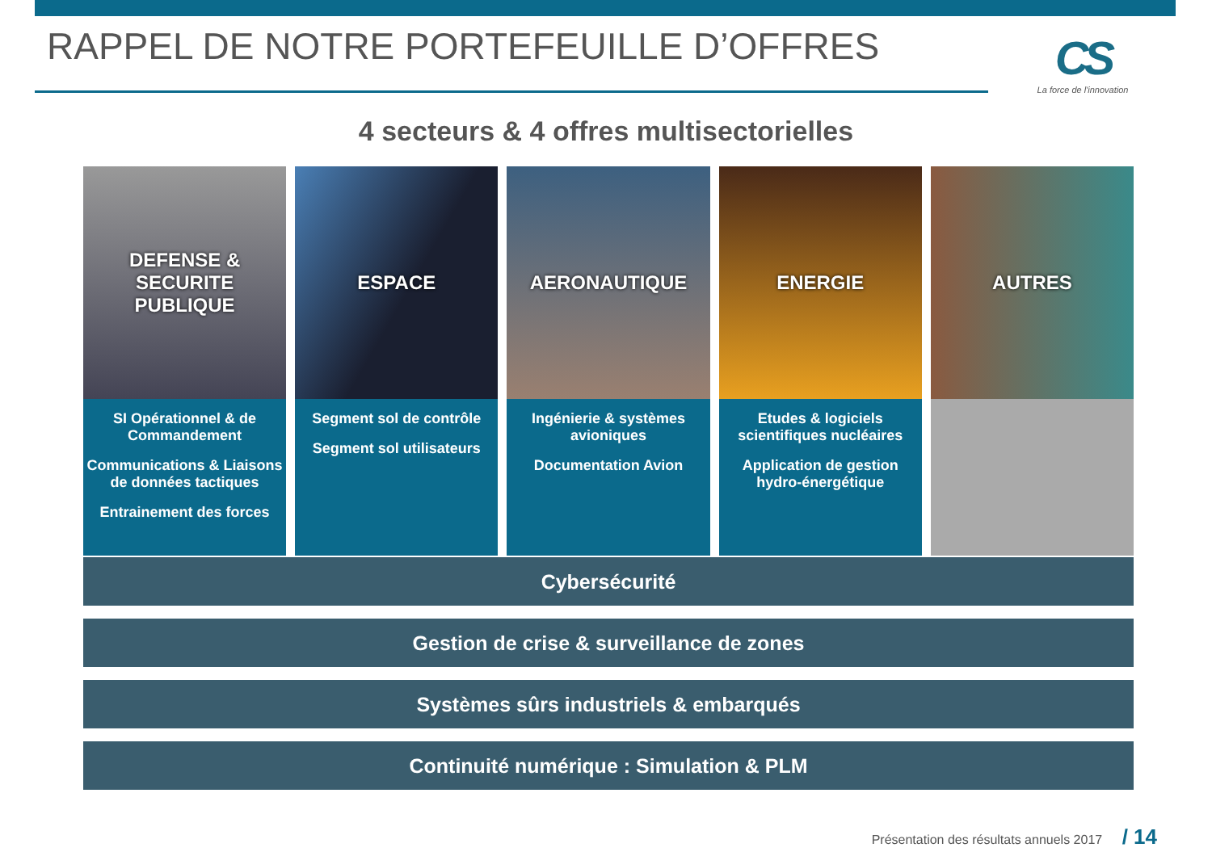RAPPEL DE NOTRE PORTEFEUILLE D’OFFRES
CS
La force de l'innovation
4 secteurs & 4 offres multisectorielles
DEFENSE &
SECURITE PUBLIQUE
SI Opérationnel & de Commandement
Communications & Liaisons de données tactiques
Entrainement des forces
ESPACE
Segment sol de contrôle
Segment sol utilisateurs
AERONAUTIQUE
Ingénierie & systèmes avioniques
Documentation Avion
ENERGIE
Etudes & logiciels scientifiques nucléaires
Application de gestion hydro-énergétique
AUTRES
Cybersécurité
Gestion de crise & surveillance de zones
Systèmes sûrs industriels & embarqués
Continuité numérique : Simulation & PLM
Présentation des résultats annuels 2017 / 14